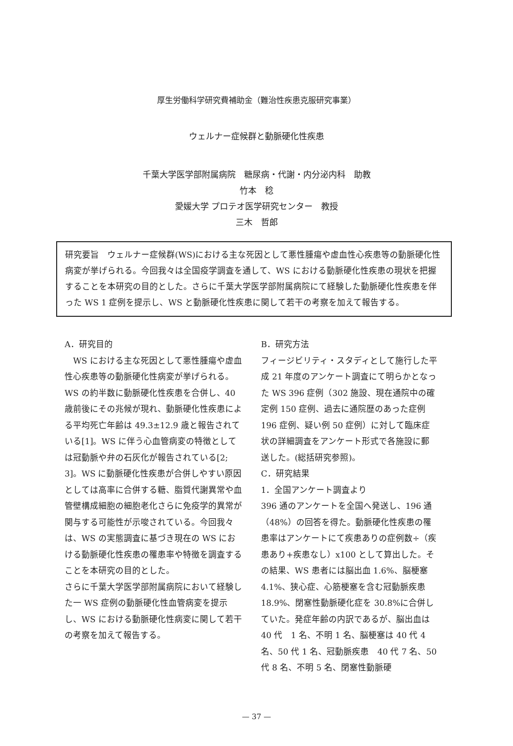厚生労働科学研究費補助金（難治性疾患克服研究事業）
ウェルナー症候群と動脈硬化性疾患
千葉大学医学部附属病院　糖尿病・代謝・内分泌内科　助教
竹本　稔
愛媛大学 プロテオ医学研究センター　教授
三木　哲郎
研究要旨　ウェルナー症候群(WS)における主な死因として悪性腫瘍や虚血性心疾患等の動脈硬化性病変が挙げられる。今回我々は全国疫学調査を通して、WS における動脈硬化性疾患の現状を把握することを本研究の目的とした。さらに千葉大学医学部附属病院にて経験した動脈硬化性疾患を伴った WS 1 症例を提示し、WS と動脈硬化性疾患に関して若干の考察を加えて報告する。
A．研究目的
　WS における主な死因として悪性腫瘍や虚血性心疾患等の動脈硬化性病変が挙げられる。WS の約半数に動脈硬化性疾患を合併し、40 歳前後にその兆候が現れ、動脈硬化性疾患による平均死亡年齢は 49.3±12.9 歳と報告されている[1]。WS に伴う心血管病変の特徴としては冠動脈や弁の石灰化が報告されている[2; 3]。WS に動脈硬化性疾患が合併しやすい原因としては高率に合併する糖、脂質代謝異常や血管壁構成細胞の細胞老化さらに免疫学的異常が関与する可能性が示唆されている。今回我々は、WS の実態調査に基づき現在の WS における動脈硬化性疾患の罹患率や特徴を調査することを本研究の目的とした。
さらに千葉大学医学部附属病院において経験した一 WS 症例の動脈硬化性血管病変を提示し、WS における動脈硬化性病変に関して若干の考察を加えて報告する。
B．研究方法
フィージビリティ・スタディとして施行した平成 21 年度のアンケート調査にて明らかとなった WS 396 症例（302 施設、現在通院中の確定例 150 症例、過去に通院歴のあった症例 196 症例、疑い例 50 症例）に対して臨床症状の詳細調査をアンケート形式で各施設に郵送した。(総括研究参照)。
C．研究結果
1．全国アンケート調査より
396 通のアンケートを全国へ発送し、196 通（48%）の回答を得た。動脈硬化性疾患の罹患率はアンケートにて疾患ありの症例数÷（疾患あり+疾患なし）x100 として算出した。その結果、WS 患者には脳出血 1.6%、脳梗塞 4.1%、狭心症、心筋梗塞を含む冠動脈疾患 18.9%、閉塞性動脈硬化症を 30.8%に合併していた。発症年齢の内訳であるが、脳出血は 40 代　1 名、不明 1 名、脳梗塞は 40 代 4 名、50 代 1 名、冠動脈疾患　40 代 7 名、50 代 8 名、不明 5 名、閉塞性動脈硬
— 37 —